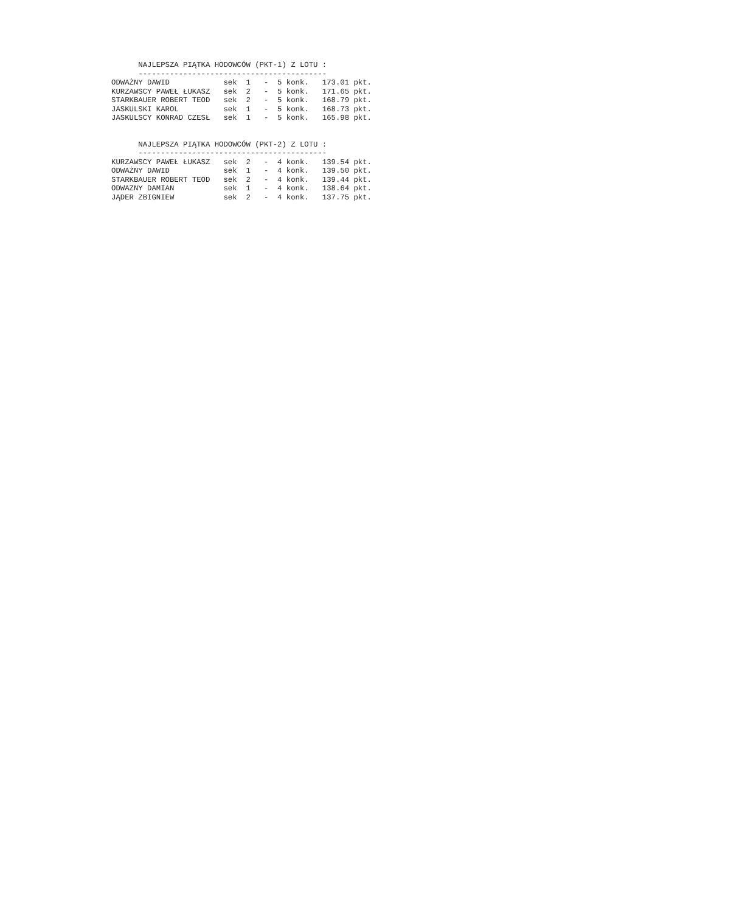NAJLEPSZA PIĄTKA HODOWCÓW (PKT-1) Z LOTU :
      ------------------------------------------
ODWAŻNY DAWID            sek  1   -  5 konk.   173.01 pkt.
KURZAWSCY PAWEŁ ŁUKASZ   sek  2   -  5 konk.   171.65 pkt.
STARKBAUER ROBERT TEOD   sek  2   -  5 konk.   168.79 pkt.
JASKULSKI KAROL          sek  1   -  5 konk.   168.73 pkt.
JASKULSCY KONRAD CZESŁ   sek  1   -  5 konk.   165.98 pkt.


      NAJLEPSZA PIĄTKA HODOWCÓW (PKT-2) Z LOTU :
      ------------------------------------------
KURZAWSCY PAWEŁ ŁUKASZ   sek  2   -  4 konk.   139.54 pkt.
ODWAŻNY DAWID            sek  1   -  4 konk.   139.50 pkt.
STARKBAUER ROBERT TEOD   sek  2   -  4 konk.   139.44 pkt.
ODWAZNY DAMIAN           sek  1   -  4 konk.   138.64 pkt.
JĄDER ZBIGNIEW           sek  2   -  4 konk.   137.75 pkt.